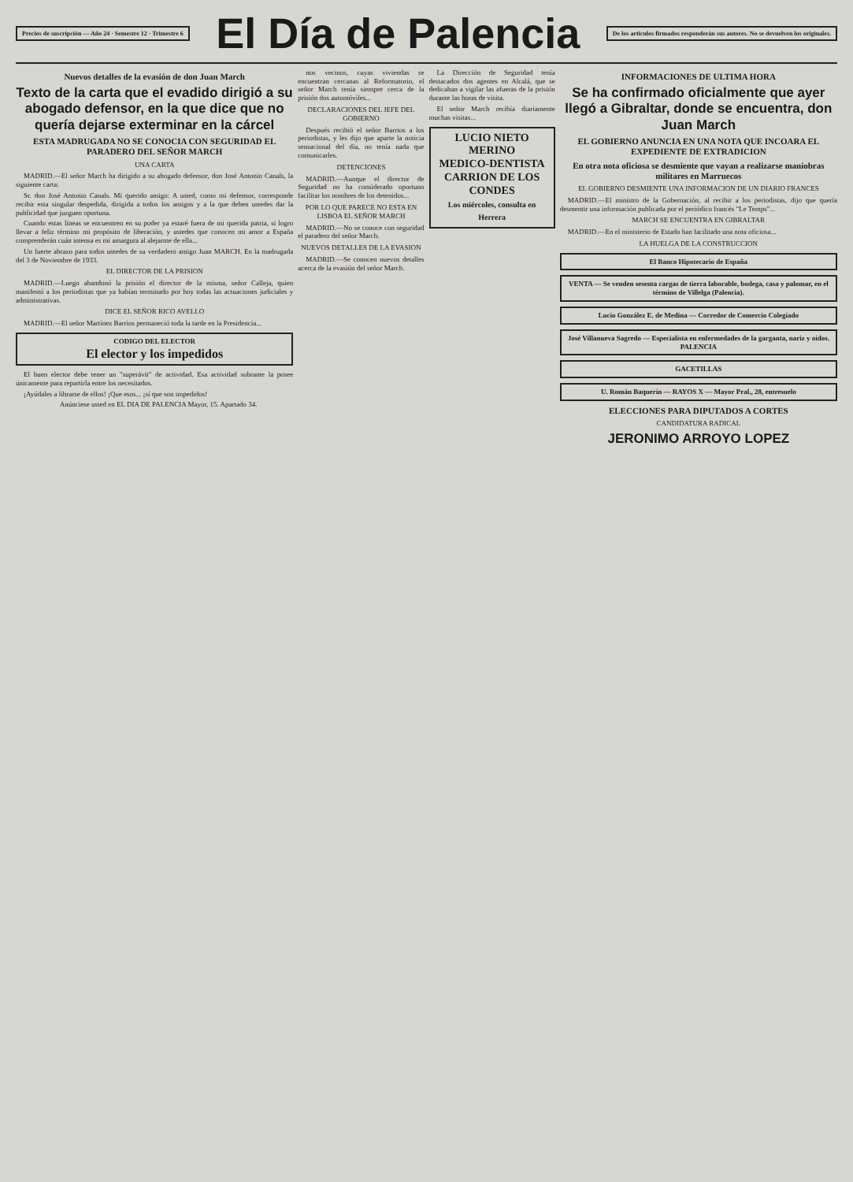Precios de suscripción — Año 24 · Semestre 12 · Trimestre 6
El Día de Palencia
De los artículos firmados responderán sus autores. No se devuelven los originales.
Nuevos detalles de la evasión de don Juan March
Texto de la carta que el evadido dirigió a su abogado defensor, en la que dice que no quería dejarse exterminar en la cárcel
ESTA MADRUGADA NO SE CONOCIA CON SEGURIDAD EL PARADERO DEL SEÑOR MARCH
UNA CARTA
MADRID.—El señor March ha dirigido a su abogado defensor, don José Antonio Canals, la siguiente carta:
Sr. don José Antonio Canals. Mi querido amigo: A usted, como mi defensor, corresponde recibir esta singular despedida, dirigida a todos los amigos y a la que deben ustedes dar la publicidad que juzguen oportuna.
Cuando estas líneas se encuentren en su poder ya estaré fuera de mi querida patria, si logro llevar a feliz término mi propósito de liberación, y ustedes que conocen mi amor a España comprenderán cuán intensa es mi amargura al alejarme de ella...
Un fuerte abrazo para todos ustedes de su verdadero amigo Juan MARCH. En la madrugada del 3 de Noviembre de 1933.
EL DIRECTOR DE LA PRISION
MADRID.—Luego abandonó la prisión el director de la misma, señor Calleja, quien manifestó a los periodistas que ya habían terminado por hoy todas las actuaciones judiciales y administrativas.
DICE EL SEÑOR RICO AVELLO
MADRID.—El señor Martínez Barrios permaneció toda la tarde en la Presidencia...
CODIGO DEL ELECTOR
El elector y los impedidos
El buen elector debe tener un "superávit" de actividad. Esa actividad sobrante la posee únicamente para repartirla entre los necesitados.
¡Ayúdales a librarse de ellos! ¡Que esos... ¡sí que son impedidos!
Anúnciese usted en EL DIA DE PALENCIA Mayor, 15. Apartado 34.
nos vecinos, cuyas viviendas se encuentran cercanas al Reformatorio, el señor March tenía siempre cerca de la prisión dos automóviles...
DECLARACIONES DEL JEFE DEL GOBIERNO
Después recibió el señor Barrios a los periodistas, y les dijo que aparte la noticia sensacional del día, no tenía nada que comunicarles.
DETENCIONES
MADRID.—Aunque el director de Seguridad no ha considerado oportuno facilitar los nombres de los detenidos...
POR LO QUE PARECE NO ESTA EN LISBOA EL SEÑOR MARCH
MADRID.—No se conoce con seguridad el paradero del señor March.
NUEVOS DETALLES DE LA EVASION
MADRID.—Se conocen nuevos detalles acerca de la evasión del señor March.
La Dirección de Seguridad tenía destacados dos agentes en Alcalá, que se dedicaban a vigilar las afueras de la prisión durante las horas de visita.
El señor March recibía diariamente muchas visitas...
LUCIO NIETO MERINO
MEDICO-DENTISTA
CARRION DE LOS CONDES
Los miércoles, consulta en Herrera
INFORMACIONES DE ULTIMA HORA
Se ha confirmado oficialmente que ayer llegó a Gibraltar, donde se encuentra, don Juan March
EL GOBIERNO ANUNCIA EN UNA NOTA QUE INCOARA EL EXPEDIENTE DE EXTRADICION
En otra nota oficiosa se desmiente que vayan a realizarse maniobras militares en Marruecos
EL GOBIERNO DESMIENTE UNA INFORMACION DE UN DIARIO FRANCES
MADRID.—El ministro de la Gobernación, al recibir a los periodistas, dijo que quería desmentir una información publicada por el periódico francés "Le Temps"...
MARCH SE ENCUENTRA EN GIBRALTAR
MADRID.—En el ministerio de Estado han facilitado una nota oficiosa...
LA HUELGA DE LA CONSTRUCCION
El Banco Hipotecario de España
VENTA — Se venden sesenta cargas de tierra laborable, bodega, casa y palomar, en el término de Villelga (Palencia).
Lucio González E. de Medina — Corredor de Comercio Colegiado
José Villanueva Sagredo — Especialista en enfermedades de la garganta, nariz y oídos. PALENCIA
GACETILLAS
U. Román Baquerín — RAYOS X — Mayor Pral., 28, entresuelo
ELECCIONES PARA DIPUTADOS A CORTES
CANDIDATURA RADICAL
JERONIMO ARROYO LOPEZ